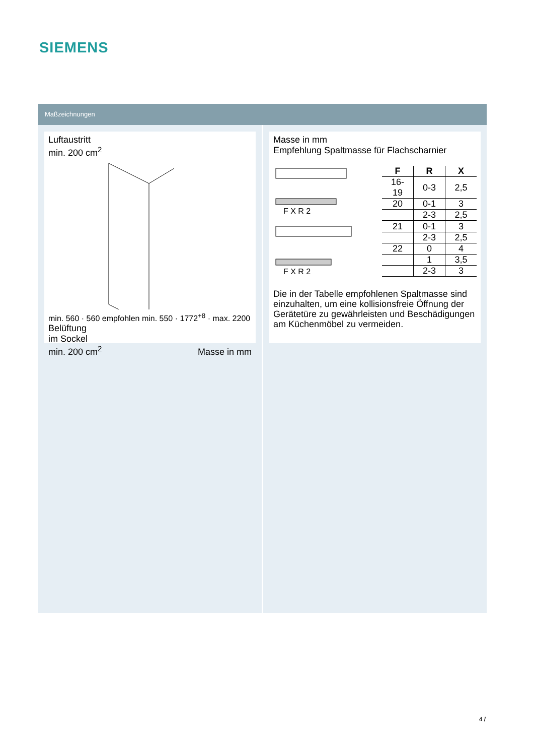SIEMENS
Maßzeichnungen
Luftaustritt
min. 200 cm<sup>2</sup>
min. 560 · 560 empfohlen min. 550 · 1772<sup>+8</sup> · max. 2200
Belüftung
im Sockel
min. 200 cm<sup>2</sup> Masse in mm
Masse in mm
Empfehlung Spaltmasse für Flachscharnier
F X R 2
F X R 2
| F | R | X |
| --- | --- | --- |
| 16-19 | 0-3 | 2,5 |
| 20 | 0-1 | 3 |
| | 2-3 | 2,5 |
| 21 | 0-1 | 3 |
| | 2-3 | 2,5 |
| 22 | 0 | 4 |
| | 1 | 3,5 |
| | 2-3 | 3 |
Die in der Tabelle empfohlenen Spaltmasse sind einzuhalten, um eine kollisionsfreie Öffnung der Gerätetüre zu gewährleisten und Beschädigungen am Küchenmöbel zu vermeiden.
4 /